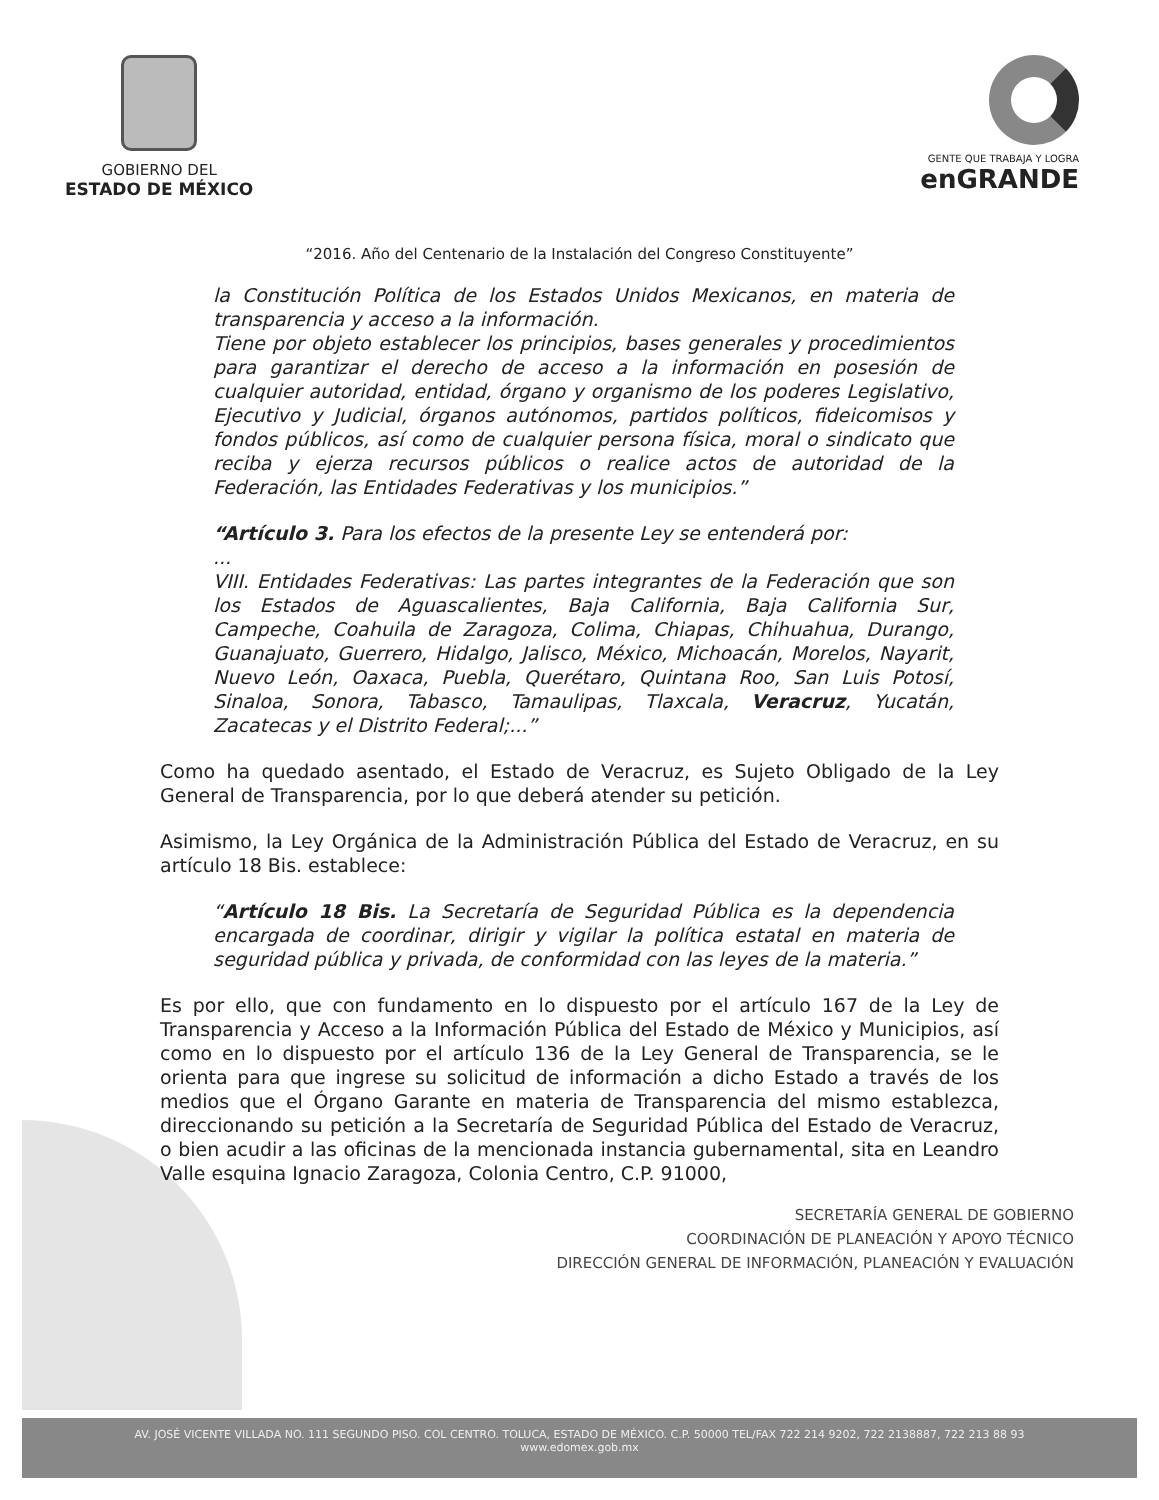GOBIERNO DEL
ESTADO DE MÉXICO
GENTE QUE TRABAJA Y LOGRA
enGRANDE
“2016. Año del Centenario de la Instalación del Congreso Constituyente”
la Constitución Política de los Estados Unidos Mexicanos, en materia de transparencia y acceso a la información.
Tiene por objeto establecer los principios, bases generales y procedimientos para garantizar el derecho de acceso a la información en posesión de cualquier autoridad, entidad, órgano y organismo de los poderes Legislativo, Ejecutivo y Judicial, órganos autónomos, partidos políticos, fideicomisos y fondos públicos, así como de cualquier persona física, moral o sindicato que reciba y ejerza recursos públicos o realice actos de autoridad de la Federación, las Entidades Federativas y los municipios.”
“Artículo 3. Para los efectos de la presente Ley se entenderá por:
...
VIII. Entidades Federativas: Las partes integrantes de la Federación que son los Estados de Aguascalientes, Baja California, Baja California Sur, Campeche, Coahuila de Zaragoza, Colima, Chiapas, Chihuahua, Durango, Guanajuato, Guerrero, Hidalgo, Jalisco, México, Michoacán, Morelos, Nayarit, Nuevo León, Oaxaca, Puebla, Querétaro, Quintana Roo, San Luis Potosí, Sinaloa, Sonora, Tabasco, Tamaulipas, Tlaxcala, Veracruz, Yucatán, Zacatecas y el Distrito Federal;...”
Como ha quedado asentado, el Estado de Veracruz, es Sujeto Obligado de la Ley General de Transparencia, por lo que deberá atender su petición.
Asimismo, la Ley Orgánica de la Administración Pública del Estado de Veracruz, en su artículo 18 Bis. establece:
“Artículo 18 Bis. La Secretaría de Seguridad Pública es la dependencia encargada de coordinar, dirigir y vigilar la política estatal en materia de seguridad pública y privada, de conformidad con las leyes de la materia.”
Es por ello, que con fundamento en lo dispuesto por el artículo 167 de la Ley de Transparencia y Acceso a la Información Pública del Estado de México y Municipios, así como en lo dispuesto por el artículo 136 de la Ley General de Transparencia, se le orienta para que ingrese su solicitud de información a dicho Estado a través de los medios que el Órgano Garante en materia de Transparencia del mismo establezca, direccionando su petición a la Secretaría de Seguridad Pública del Estado de Veracruz, o bien acudir a las oficinas de la mencionada instancia gubernamental, sita en Leandro Valle esquina Ignacio Zaragoza, Colonia Centro, C.P. 91000,
SECRETARÍA GENERAL DE GOBIERNO
COORDINACIÓN DE PLANEACIÓN Y APOYO TÉCNICO
DIRECCIÓN GENERAL DE INFORMACIÓN, PLANEACIÓN Y EVALUACIÓN
AV. JOSÉ VICENTE VILLADA NO. 111 SEGUNDO PISO. COL CENTRO. TOLUCA, ESTADO DE MÉXICO. C.P. 50000 TEL/FAX 722 214 9202, 722 2138887, 722 213 88 93
www.edomex.gob.mx